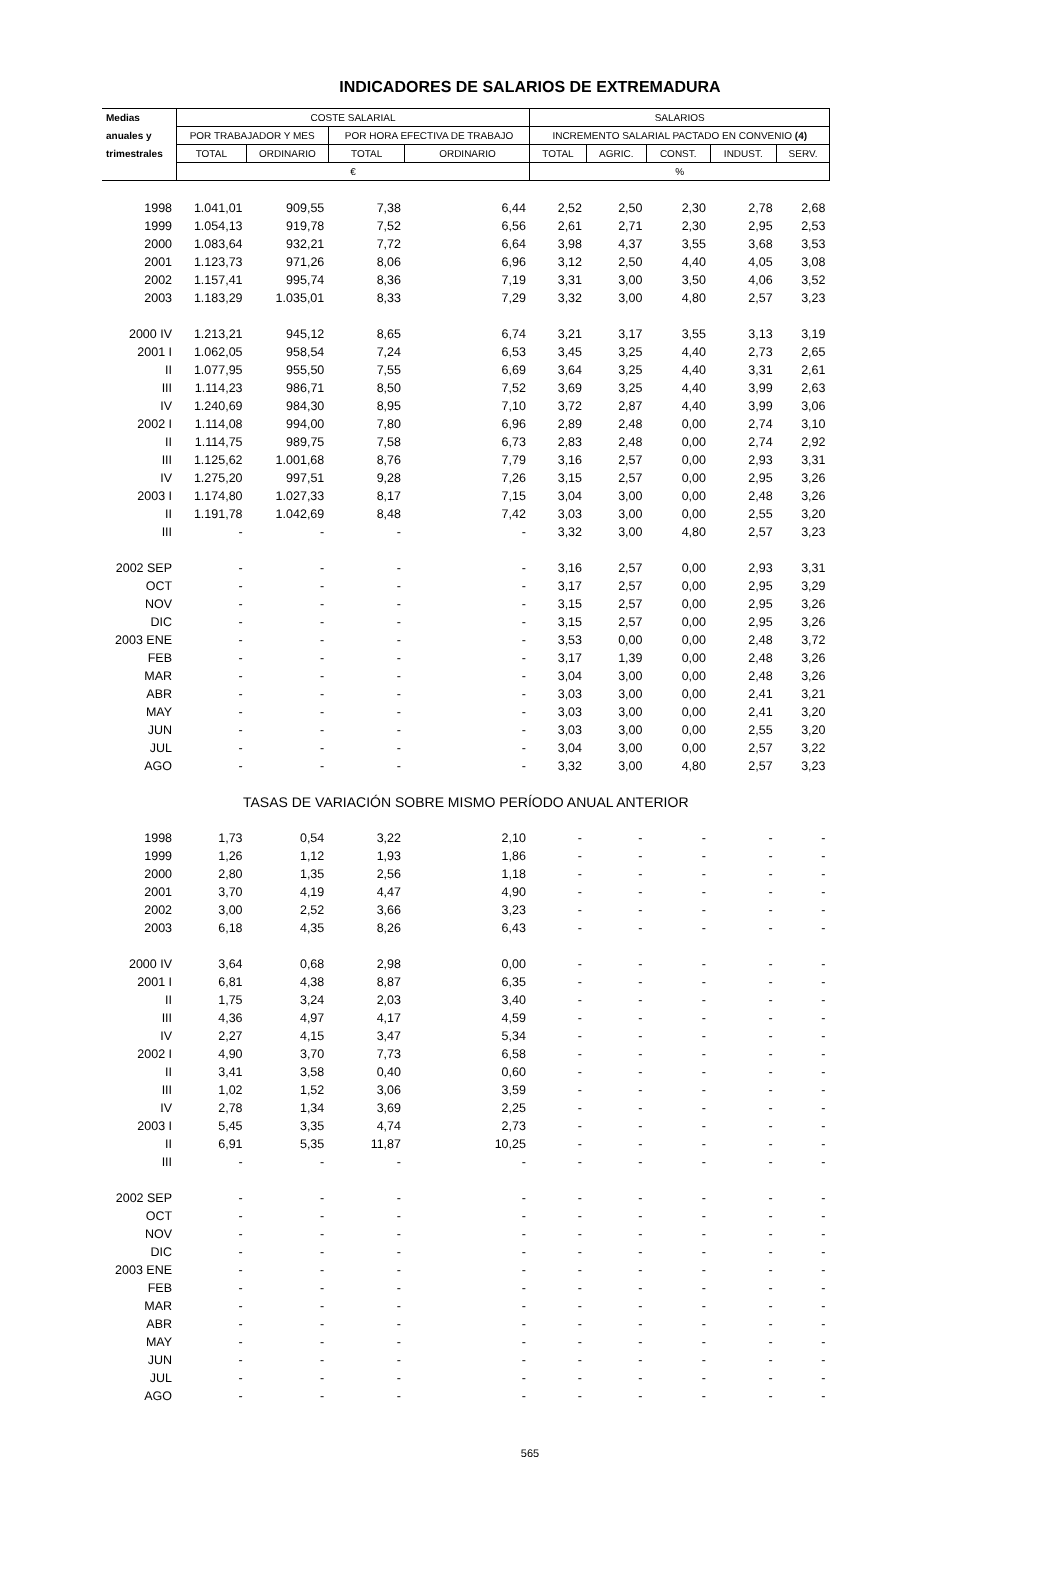INDICADORES DE SALARIOS DE EXTREMADURA
| Medias | COSTE SALARIAL | | | | SALARIOS | | | | |
| --- | --- | --- | --- | --- | --- | --- | --- | --- | --- |
| anuales y | POR TRABAJADOR Y MES | | POR HORA EFECTIVA DE TRABAJO | | INCREMENTO SALARIAL PACTADO EN CONVENIO (4) | | | | |
| trimestrales | TOTAL | ORDINARIO | TOTAL | ORDINARIO | TOTAL | AGRIC. | CONST. | INDUST. | SERV. |
| | € | | | | % | | | | |
| 1998 | 1.041,01 | 909,55 | 7,38 | 6,44 | 2,52 | 2,50 | 2,30 | 2,78 | 2,68 |
| 1999 | 1.054,13 | 919,78 | 7,52 | 6,56 | 2,61 | 2,71 | 2,30 | 2,95 | 2,53 |
| 2000 | 1.083,64 | 932,21 | 7,72 | 6,64 | 3,98 | 4,37 | 3,55 | 3,68 | 3,53 |
| 2001 | 1.123,73 | 971,26 | 8,06 | 6,96 | 3,12 | 2,50 | 4,40 | 4,05 | 3,08 |
| 2002 | 1.157,41 | 995,74 | 8,36 | 7,19 | 3,31 | 3,00 | 3,50 | 4,06 | 3,52 |
| 2003 | 1.183,29 | 1.035,01 | 8,33 | 7,29 | 3,32 | 3,00 | 4,80 | 2,57 | 3,23 |
| 2000 IV | 1.213,21 | 945,12 | 8,65 | 6,74 | 3,21 | 3,17 | 3,55 | 3,13 | 3,19 |
| 2001 I | 1.062,05 | 958,54 | 7,24 | 6,53 | 3,45 | 3,25 | 4,40 | 2,73 | 2,65 |
| II | 1.077,95 | 955,50 | 7,55 | 6,69 | 3,64 | 3,25 | 4,40 | 3,31 | 2,61 |
| III | 1.114,23 | 986,71 | 8,50 | 7,52 | 3,69 | 3,25 | 4,40 | 3,99 | 2,63 |
| IV | 1.240,69 | 984,30 | 8,95 | 7,10 | 3,72 | 2,87 | 4,40 | 3,99 | 3,06 |
| 2002 I | 1.114,08 | 994,00 | 7,80 | 6,96 | 2,89 | 2,48 | 0,00 | 2,74 | 3,10 |
| II | 1.114,75 | 989,75 | 7,58 | 6,73 | 2,83 | 2,48 | 0,00 | 2,74 | 2,92 |
| III | 1.125,62 | 1.001,68 | 8,76 | 7,79 | 3,16 | 2,57 | 0,00 | 2,93 | 3,31 |
| IV | 1.275,20 | 997,51 | 9,28 | 7,26 | 3,15 | 2,57 | 0,00 | 2,95 | 3,26 |
| 2003 I | 1.174,80 | 1.027,33 | 8,17 | 7,15 | 3,04 | 3,00 | 0,00 | 2,48 | 3,26 |
| II | 1.191,78 | 1.042,69 | 8,48 | 7,42 | 3,03 | 3,00 | 0,00 | 2,55 | 3,20 |
| III | - | - | - | - | 3,32 | 3,00 | 4,80 | 2,57 | 3,23 |
| 2002 SEP | - | - | - | - | 3,16 | 2,57 | 0,00 | 2,93 | 3,31 |
| OCT | - | - | - | - | 3,17 | 2,57 | 0,00 | 2,95 | 3,29 |
| NOV | - | - | - | - | 3,15 | 2,57 | 0,00 | 2,95 | 3,26 |
| DIC | - | - | - | - | 3,15 | 2,57 | 0,00 | 2,95 | 3,26 |
| 2003 ENE | - | - | - | - | 3,53 | 0,00 | 0,00 | 2,48 | 3,72 |
| FEB | - | - | - | - | 3,17 | 1,39 | 0,00 | 2,48 | 3,26 |
| MAR | - | - | - | - | 3,04 | 3,00 | 0,00 | 2,48 | 3,26 |
| ABR | - | - | - | - | 3,03 | 3,00 | 0,00 | 2,41 | 3,21 |
| MAY | - | - | - | - | 3,03 | 3,00 | 0,00 | 2,41 | 3,20 |
| JUN | - | - | - | - | 3,03 | 3,00 | 0,00 | 2,55 | 3,20 |
| JUL | - | - | - | - | 3,04 | 3,00 | 0,00 | 2,57 | 3,22 |
| AGO | - | - | - | - | 3,32 | 3,00 | 4,80 | 2,57 | 3,23 |
| TASAS DE VARIACIÓN SOBRE MISMO PERÍODO ANUAL ANTERIOR | | | | | | | | | |
| 1998 | 1,73 | 0,54 | 3,22 | 2,10 | - | - | - | - | - |
| 1999 | 1,26 | 1,12 | 1,93 | 1,86 | - | - | - | - | - |
| 2000 | 2,80 | 1,35 | 2,56 | 1,18 | - | - | - | - | - |
| 2001 | 3,70 | 4,19 | 4,47 | 4,90 | - | - | - | - | - |
| 2002 | 3,00 | 2,52 | 3,66 | 3,23 | - | - | - | - | - |
| 2003 | 6,18 | 4,35 | 8,26 | 6,43 | - | - | - | - | - |
| 2000 IV | 3,64 | 0,68 | 2,98 | 0,00 | - | - | - | - | - |
| 2001 I | 6,81 | 4,38 | 8,87 | 6,35 | - | - | - | - | - |
| II | 1,75 | 3,24 | 2,03 | 3,40 | - | - | - | - | - |
| III | 4,36 | 4,97 | 4,17 | 4,59 | - | - | - | - | - |
| IV | 2,27 | 4,15 | 3,47 | 5,34 | - | - | - | - | - |
| 2002 I | 4,90 | 3,70 | 7,73 | 6,58 | - | - | - | - | - |
| II | 3,41 | 3,58 | 0,40 | 0,60 | - | - | - | - | - |
| III | 1,02 | 1,52 | 3,06 | 3,59 | - | - | - | - | - |
| IV | 2,78 | 1,34 | 3,69 | 2,25 | - | - | - | - | - |
| 2003 I | 5,45 | 3,35 | 4,74 | 2,73 | - | - | - | - | - |
| II | 6,91 | 5,35 | 11,87 | 10,25 | - | - | - | - | - |
| III | - | - | - | - | - | - | - | - | - |
| 2002 SEP | - | - | - | - | - | - | - | - | - |
| OCT | - | - | - | - | - | - | - | - | - |
| NOV | - | - | - | - | - | - | - | - | - |
| DIC | - | - | - | - | - | - | - | - | - |
| 2003 ENE | - | - | - | - | - | - | - | - | - |
| FEB | - | - | - | - | - | - | - | - | - |
| MAR | - | - | - | - | - | - | - | - | - |
| ABR | - | - | - | - | - | - | - | - | - |
| MAY | - | - | - | - | - | - | - | - | - |
| JUN | - | - | - | - | - | - | - | - | - |
| JUL | - | - | - | - | - | - | - | - | - |
| AGO | - | - | - | - | - | - | - | - | - |
565